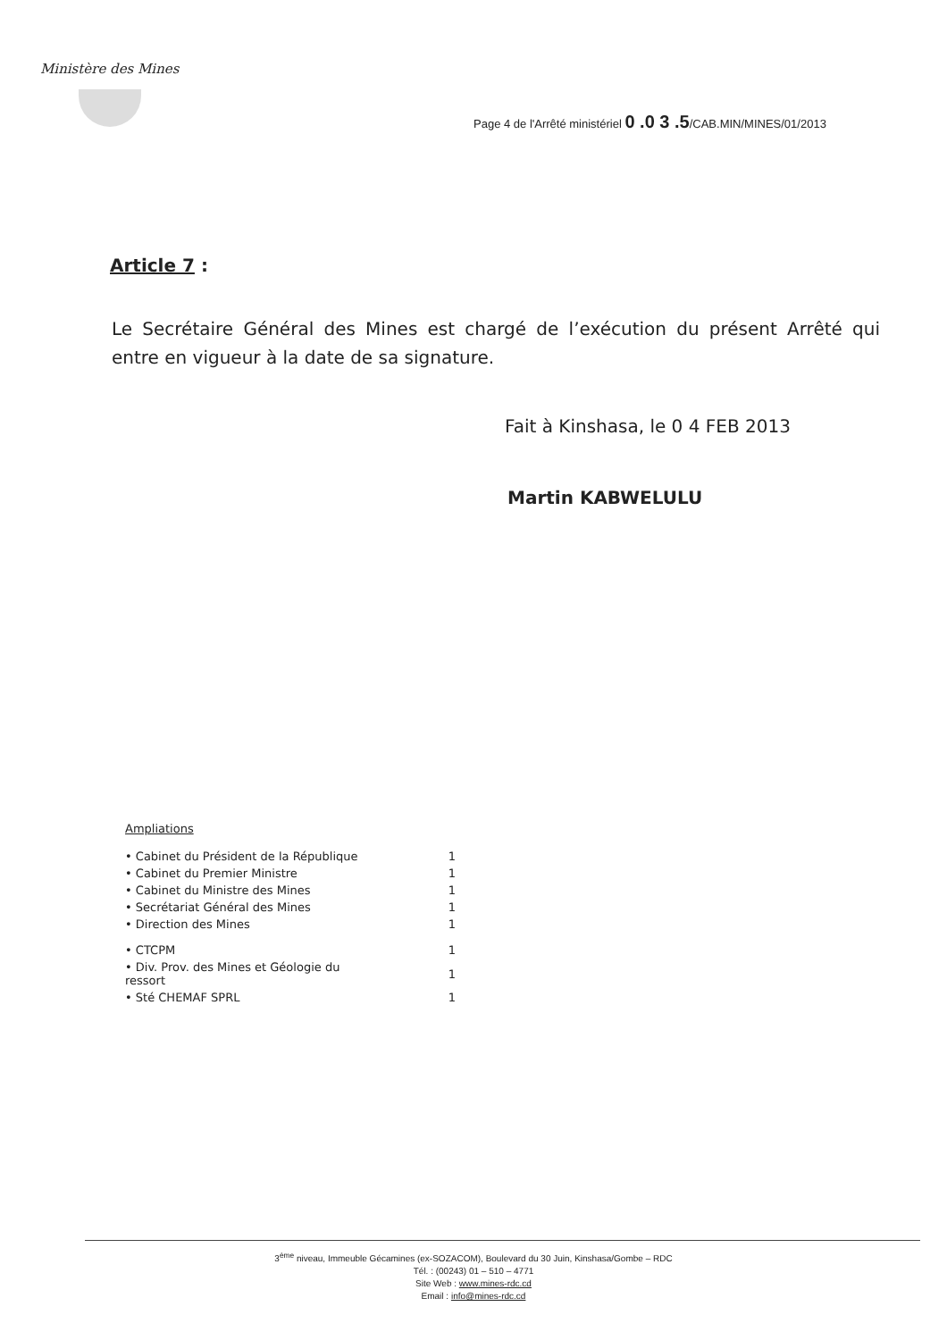Ministère des Mines
Page 4 de l'Arrêté ministériel 0 .0 3 .5/CAB.MIN/MINES/01/2013
Article 7 :
Le Secrétaire Général des Mines est chargé de l’exécution du présent Arrêté qui entre en vigueur à la date de sa signature.
Fait à Kinshasa, le 0 4 FEB 2013
Martin KABWELULU
Ampliations
| • Cabinet du Président de la République | 1 |
| • Cabinet du Premier Ministre | 1 |
| • Cabinet du Ministre des Mines | 1 |
| • Secrétariat Général des Mines | 1 |
| • Direction des Mines | 1 |
| • CTCPM | 1 |
| • Div. Prov. des Mines et Géologie du ressort | 1 |
| • Sté CHEMAF SPRL | 1 |
3<sup>ème</sup> niveau, Immeuble Gécamines (ex-SOZACOM), Boulevard du 30 Juin, Kinshasa/Gombe – RDC
Tél. : (00243) 01 – 510 – 4771
Site Web : www.mines-rdc.cd
Email : info@mines-rdc.cd